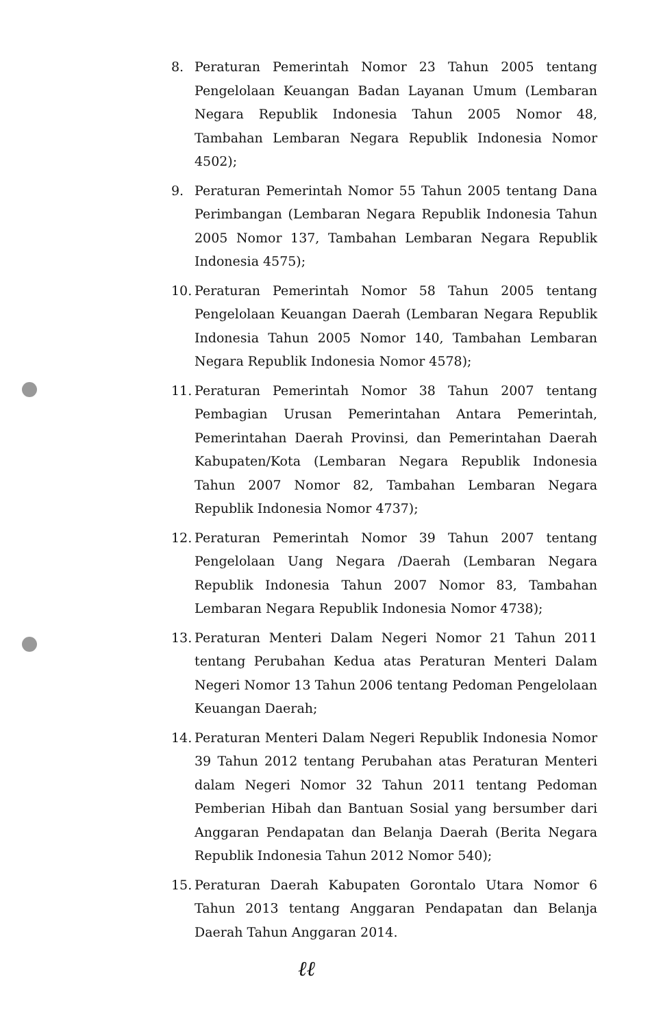8. Peraturan Pemerintah Nomor 23 Tahun 2005 tentang Pengelolaan Keuangan Badan Layanan Umum (Lembaran Negara Republik Indonesia Tahun 2005 Nomor 48, Tambahan Lembaran Negara Republik Indonesia Nomor 4502);
9. Peraturan Pemerintah Nomor 55 Tahun 2005 tentang Dana Perimbangan (Lembaran Negara Republik Indonesia Tahun 2005 Nomor 137, Tambahan Lembaran Negara Republik Indonesia 4575);
10.
Peraturan Pemerintah Nomor 58 Tahun 2005 tentang Pengelolaan Keuangan Daerah (Lembaran Negara Republik Indonesia Tahun 2005 Nomor 140, Tambahan Lembaran Negara Republik Indonesia Nomor 4578);
11.
Peraturan Pemerintah Nomor 38 Tahun 2007 tentang Pembagian Urusan Pemerintahan Antara Pemerintah, Pemerintahan Daerah Provinsi, dan Pemerintahan Daerah Kabupaten/Kota (Lembaran Negara Republik Indonesia Tahun 2007 Nomor 82, Tambahan Lembaran Negara Republik Indonesia Nomor 4737);
12.
Peraturan Pemerintah Nomor 39 Tahun 2007 tentang Pengelolaan Uang Negara /Daerah (Lembaran Negara Republik Indonesia Tahun 2007 Nomor 83, Tambahan Lembaran Negara Republik Indonesia Nomor 4738);
13.
Peraturan Menteri Dalam Negeri Nomor 21 Tahun 2011 tentang Perubahan Kedua atas Peraturan Menteri Dalam Negeri Nomor 13 Tahun 2006 tentang Pedoman Pengelolaan Keuangan Daerah;
14.
Peraturan Menteri Dalam Negeri Republik Indonesia Nomor 39 Tahun 2012 tentang Perubahan atas Peraturan Menteri dalam Negeri Nomor 32 Tahun 2011 tentang Pedoman Pemberian Hibah dan Bantuan Sosial yang bersumber dari Anggaran Pendapatan dan Belanja Daerah (Berita Negara Republik Indonesia Tahun 2012 Nomor 540);
15.
Peraturan Daerah Kabupaten Gorontalo Utara Nomor 6 Tahun 2013 tentang Anggaran Pendapatan dan Belanja Daerah Tahun Anggaran 2014.
ℓℓ